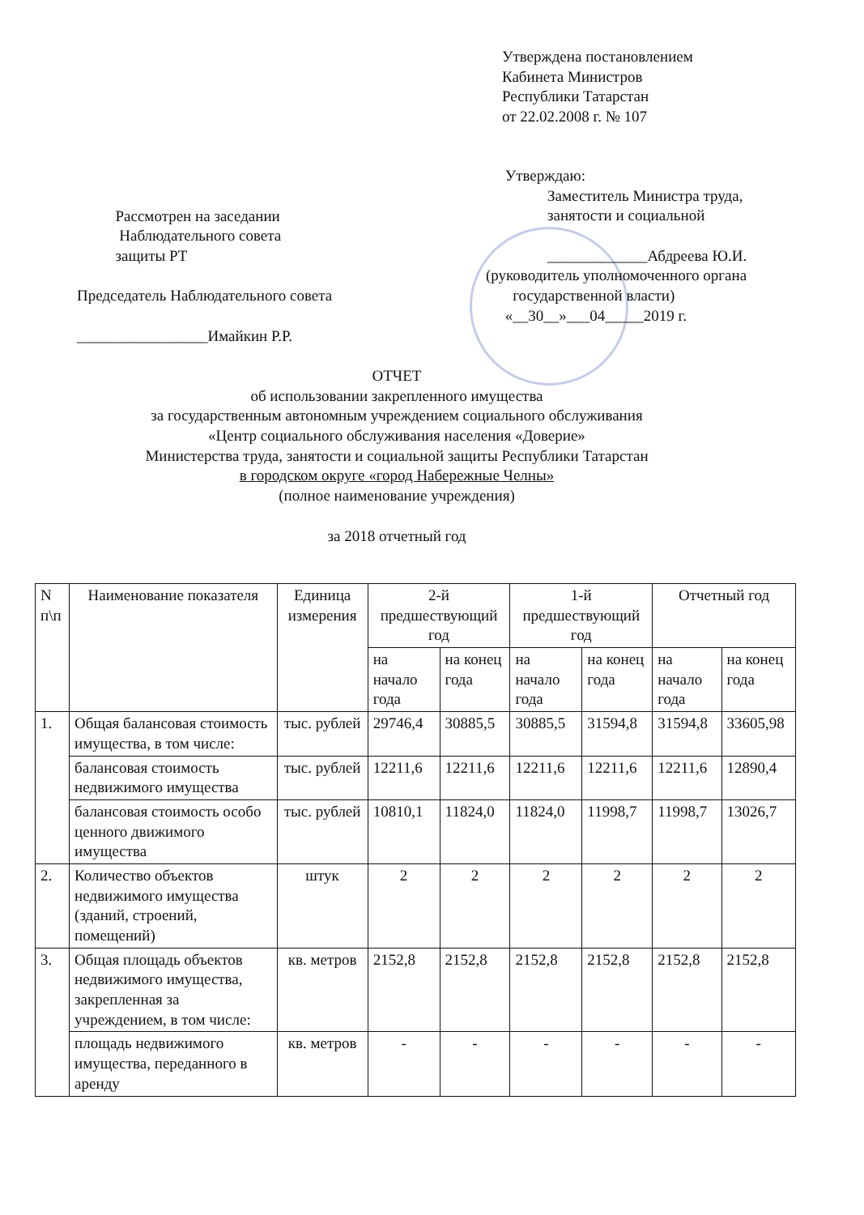Утверждена постановлением
Кабинета Министров
Республики Татарстан
от 22.02.2008 г. № 107
Рассмотрен на заседании
Наблюдательного совета
защиты РТ
Председатель Наблюдательного совета
_________________Имайкин Р.Р.
Утверждаю:
Заместитель Министра труда,
занятости и социальной
_____________Абдреева Ю.И.
(руководитель уполномоченного органа
государственной власти)
«__30__»___04_____2019 г.
ОТЧЕТ
об использовании закрепленного имущества
за государственным автономным учреждением социального обслуживания
«Центр социального обслуживания населения «Доверие»
Министерства труда, занятости и социальной защиты Республики Татарстан
в городском округе «город Набережные Челны»
(полное наименование учреждения)
за 2018 отчетный год
| N п\п | Наименование показателя | Единица измерения | 2-й предшествующий год | | 1-й предшествующий год | | Отчетный год | |
| --- | --- | --- | --- | --- | --- | --- | --- | --- |
| | | | на начало года | на конец года | на начало года | на конец года | на начало года | на конец года |
| 1. | Общая балансовая стоимость имущества, в том числе: | тыс. рублей | 29746,4 | 30885,5 | 30885,5 | 31594,8 | 31594,8 | 33605,98 |
| | балансовая стоимость недвижимого имущества | тыс. рублей | 12211,6 | 12211,6 | 12211,6 | 12211,6 | 12211,6 | 12890,4 |
| | балансовая стоимость особо ценного движимого имущества | тыс. рублей | 10810,1 | 11824,0 | 11824,0 | 11998,7 | 11998,7 | 13026,7 |
| 2. | Количество объектов недвижимого имущества (зданий, строений, помещений) | штук | 2 | 2 | 2 | 2 | 2 | 2 |
| 3. | Общая площадь объектов недвижимого имущества, закрепленная за учреждением, в том числе: | кв. метров | 2152,8 | 2152,8 | 2152,8 | 2152,8 | 2152,8 | 2152,8 |
| | площадь недвижимого имущества, переданного в аренду | кв. метров | - | - | - | - | - | - |